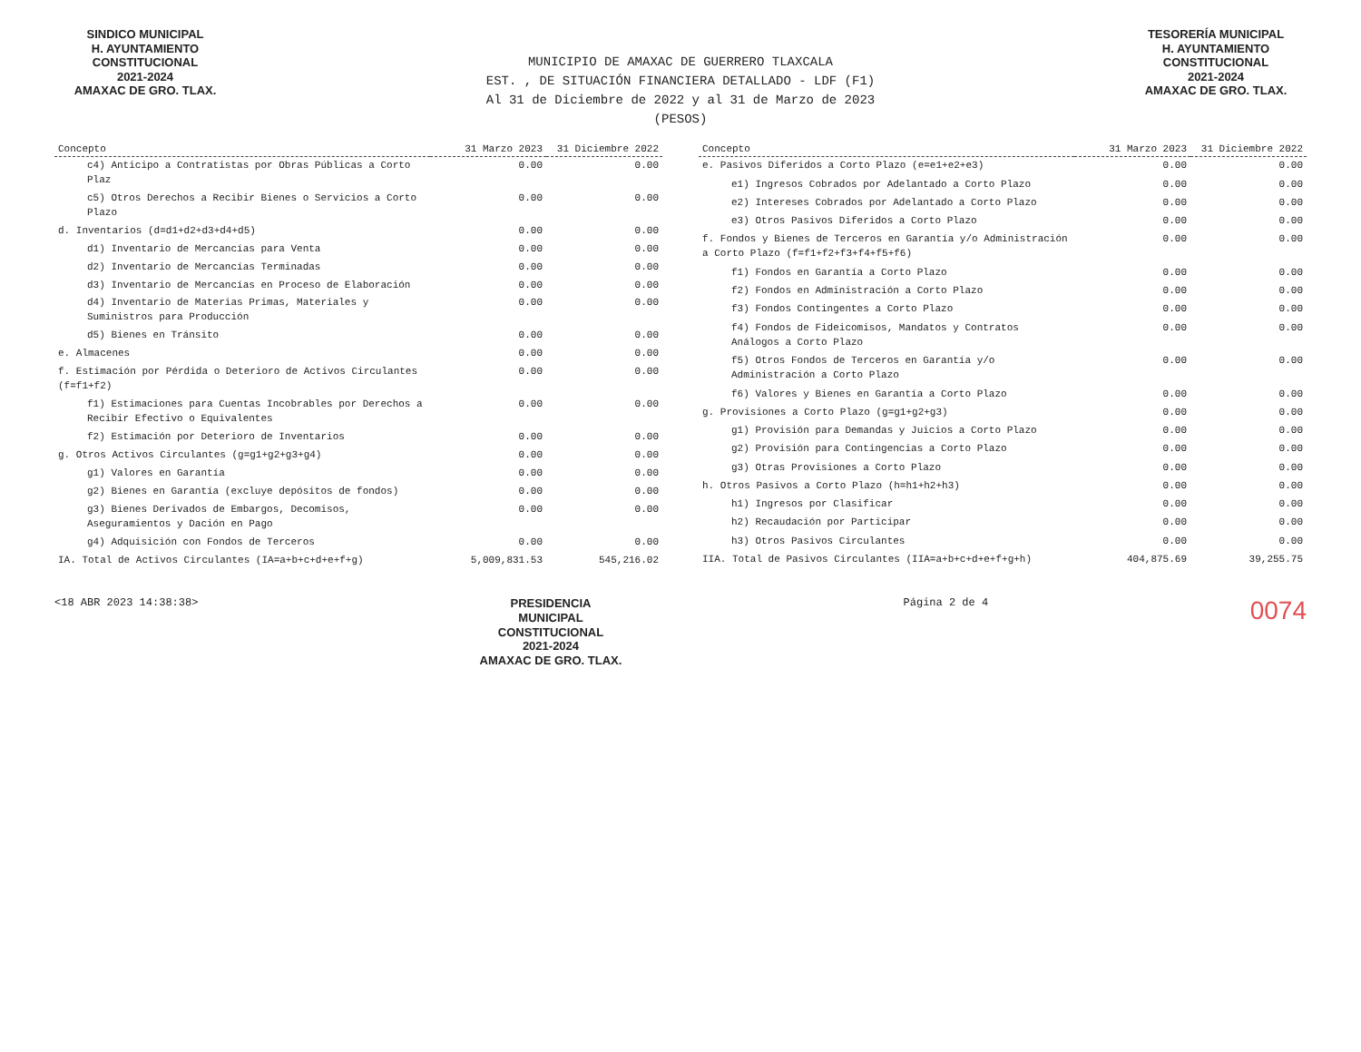SINDICO MUNICIPAL
H. AYUNTAMIENTO
CONSTITUCIONAL
2021-2024
AMAXAC DE GRO. TLAX.
TESORERÍA MUNICIPAL
H. AYUNTAMIENTO
CONSTITUCIONAL
2021-2024
AMAXAC DE GRO. TLAX.
MUNICIPIO DE AMAXAC DE GUERRERO TLAXCALA
EST. , DE SITUACIÓN FINANCIERA DETALLADO - LDF (F1)
Al 31 de Diciembre de 2022 y al 31 de Marzo de 2023
(PESOS)
| Concepto | 31 Marzo 2023 | 31 Diciembre 2022 |
| --- | --- | --- |
| c4) Anticipo a Contratistas por Obras Públicas a Corto Plaz | 0.00 | 0.00 |
| c5) Otros Derechos a Recibir Bienes o Servicios a Corto Plazo | 0.00 | 0.00 |
| d. Inventarios (d=d1+d2+d3+d4+d5) | 0.00 | 0.00 |
| d1) Inventario de Mercancías para Venta | 0.00 | 0.00 |
| d2) Inventario de Mercancías Terminadas | 0.00 | 0.00 |
| d3) Inventario de Mercancías en Proceso de Elaboración | 0.00 | 0.00 |
| d4) Inventario de Materias Primas, Materiales y Suministros para Producción | 0.00 | 0.00 |
| d5) Bienes en Tránsito | 0.00 | 0.00 |
| e. Almacenes | 0.00 | 0.00 |
| f. Estimación por Pérdida o Deterioro de Activos Circulantes (f=f1+f2) | 0.00 | 0.00 |
| f1) Estimaciones para Cuentas Incobrables por Derechos a Recibir Efectivo o Equivalentes | 0.00 | 0.00 |
| f2) Estimación por Deterioro de Inventarios | 0.00 | 0.00 |
| g. Otros Activos Circulantes (g=g1+g2+g3+g4) | 0.00 | 0.00 |
| g1) Valores en Garantía | 0.00 | 0.00 |
| g2) Bienes en Garantía (excluye depósitos de fondos) | 0.00 | 0.00 |
| g3) Bienes Derivados de Embargos, Decomisos, Aseguramientos y Dación en Pago | 0.00 | 0.00 |
| g4) Adquisición con Fondos de Terceros | 0.00 | 0.00 |
| IA. Total de Activos Circulantes (IA=a+b+c+d+e+f+g) | 5,009,831.53 | 545,216.02 |
| Concepto | 31 Marzo 2023 | 31 Diciembre 2022 |
| --- | --- | --- |
| e. Pasivos Diferidos a Corto Plazo (e=e1+e2+e3) | 0.00 | 0.00 |
| e1) Ingresos Cobrados por Adelantado a Corto Plazo | 0.00 | 0.00 |
| e2) Intereses Cobrados por Adelantado a Corto Plazo | 0.00 | 0.00 |
| e3) Otros Pasivos Diferidos a Corto Plazo | 0.00 | 0.00 |
| f. Fondos y Bienes de Terceros en Garantía y/o Administración a Corto Plazo (f=f1+f2+f3+f4+f5+f6) | 0.00 | 0.00 |
| f1) Fondos en Garantía a Corto Plazo | 0.00 | 0.00 |
| f2) Fondos en Administración a Corto Plazo | 0.00 | 0.00 |
| f3) Fondos Contingentes a Corto Plazo | 0.00 | 0.00 |
| f4) Fondos de Fideicomisos, Mandatos y Contratos Análogos a Corto Plazo | 0.00 | 0.00 |
| f5) Otros Fondos de Terceros en Garantía y/o Administración a Corto Plazo | 0.00 | 0.00 |
| f6) Valores y Bienes en Garantía a Corto Plazo | 0.00 | 0.00 |
| g. Provisiones a Corto Plazo (g=g1+g2+g3) | 0.00 | 0.00 |
| g1) Provisión para Demandas y Juicios a Corto Plazo | 0.00 | 0.00 |
| g2) Provisión para Contingencias a Corto Plazo | 0.00 | 0.00 |
| g3) Otras Provisiones a Corto Plazo | 0.00 | 0.00 |
| h. Otros Pasivos a Corto Plazo (h=h1+h2+h3) | 0.00 | 0.00 |
| h1) Ingresos por Clasificar | 0.00 | 0.00 |
| h2) Recaudación por Participar | 0.00 | 0.00 |
| h3) Otros Pasivos Circulantes | 0.00 | 0.00 |
| IIA. Total de Pasivos Circulantes (IIA=a+b+c+d+e+f+g+h) | 404,875.69 | 39,255.75 |
<18 ABR 2023 14:38:38>
PRESIDENCIA
MUNICIPAL
CONSTITUCIONAL
2021-2024
AMAXAC DE GRO. TLAX.
Página 2 de 4
0074